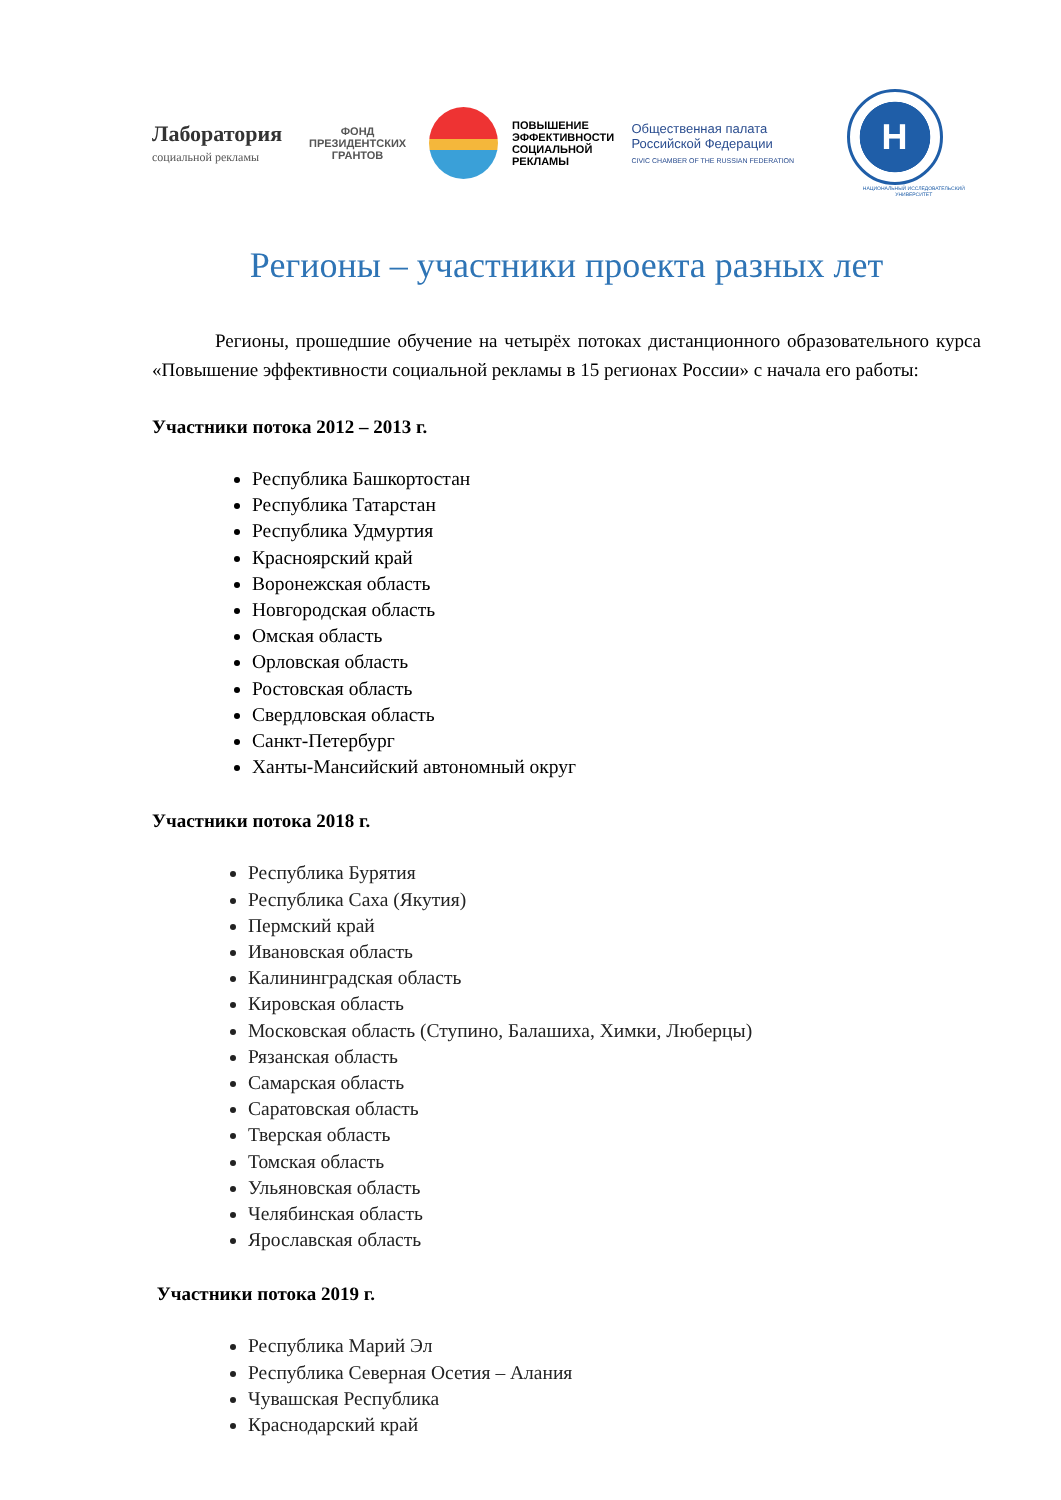Лаборатория
социальной рекламы
ФОНД
ПРЕЗИДЕНТСКИХ
ГРАНТОВ
ПОВЫШЕНИЕ ЭФФЕКТИВНОСТИ СОЦИАЛЬНОЙ РЕКЛАМЫ
Общественная палата Российской Федерации
CIVIC CHAMBER OF THE RUSSIAN FEDERATION
Н
НАЦИОНАЛЬНЫЙ ИССЛЕДОВАТЕЛЬСКИЙ УНИВЕРСИТЕТ
Регионы – участники проекта разных лет
Регионы, прошедшие обучение на четырёх потоках дистанционного образовательного курса «Повышение эффективности социальной рекламы в 15 регионах России» с начала его работы:
Участники потока 2012 – 2013 г.
Республика Башкортостан
Республика Татарстан
Республика Удмуртия
Красноярский край
Воронежская область
Новгородская область
Омская область
Орловская область
Ростовская область
Свердловская область
Санкт-Петербург
Ханты-Мансийский автономный округ
Участники потока 2018 г.
Республика Бурятия
Республика Саха (Якутия)
Пермский край
Ивановская область
Калининградская область
Кировская область
Московская область (Ступино, Балашиха, Химки, Люберцы)
Рязанская область
Самарская область
Саратовская область
Тверская область
Томская область
Ульяновская область
Челябинская область
Ярославская область
Участники потока 2019 г.
Республика Марий Эл
Республика Северная Осетия – Алания
Чувашская Республика
Краснодарский край